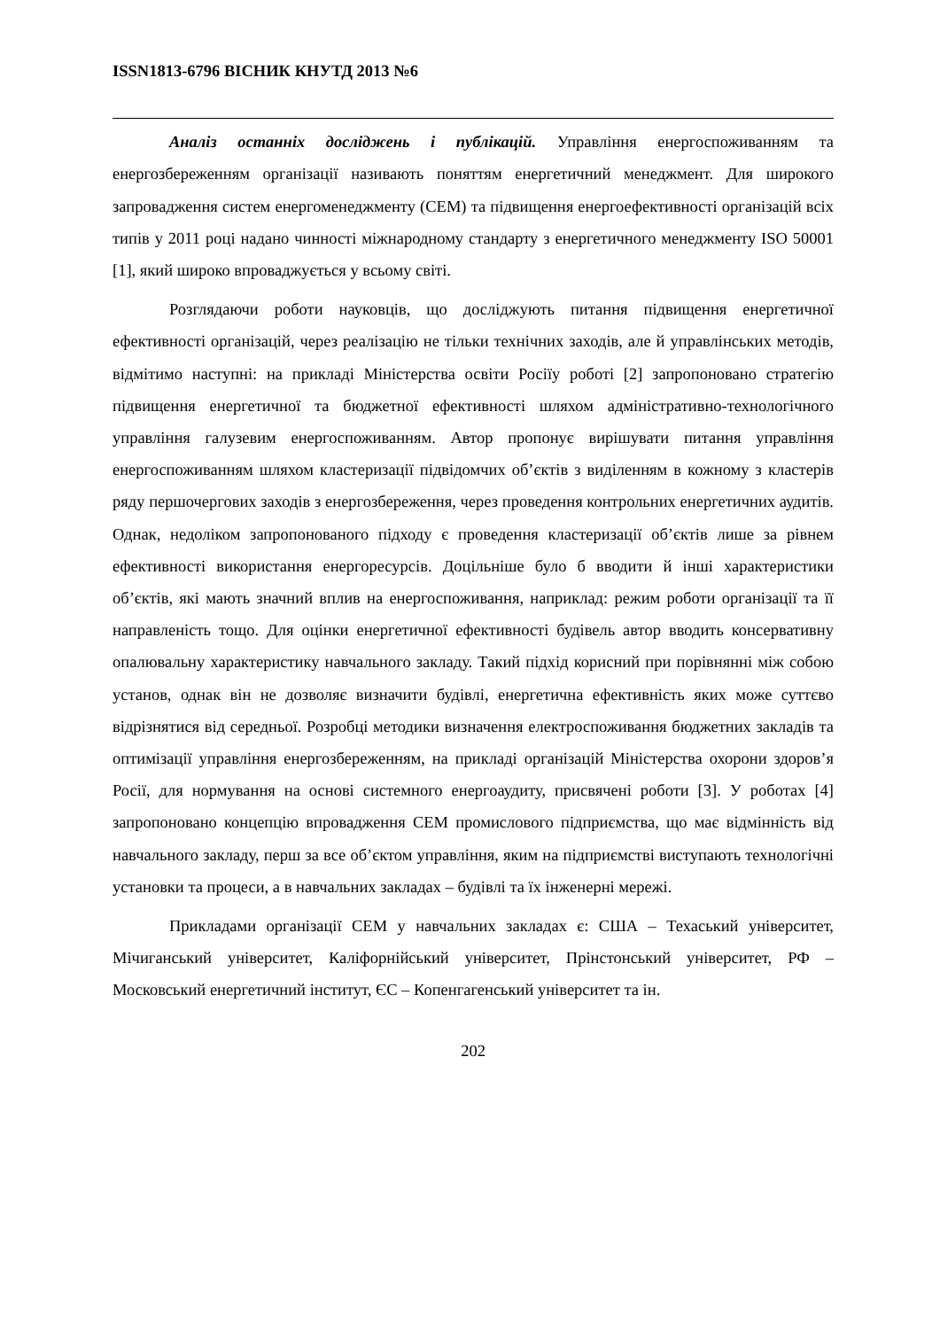ISSN1813-6796 ВІСНИК КНУТД 2013 №6
Аналіз останніх досліджень і публікацій. Управління енергоспоживанням та енергозбереженням організації називають поняттям енергетичний менеджмент. Для широкого запровадження систем енергоменеджменту (СЕМ) та підвищення енергоефективності організацій всіх типів у 2011 році надано чинності міжнародному стандарту з енергетичного менеджменту ISO 50001 [1], який широко впроваджується у всьому світі.
Розглядаючи роботи науковців, що досліджують питання підвищення енергетичної ефективності організацій, через реалізацію не тільки технічних заходів, але й управлінських методів, відмітимо наступні: на прикладі Міністерства освіти Росіїу роботі [2] запропоновано стратегію підвищення енергетичної та бюджетної ефективності шляхом адміністративно-технологічного управління галузевим енергоспоживанням. Автор пропонує вирішувати питання управління енергоспоживанням шляхом кластеризації підвідомчих об’єктів з виділенням в кожному з кластерів ряду першочергових заходів з енергозбереження, через проведення контрольних енергетичних аудитів. Однак, недоліком запропонованого підходу є проведення кластеризації об’єктів лише за рівнем ефективності використання енергоресурсів. Доцільніше було б вводити й інші характеристики об’єктів, які мають значний вплив на енергоспоживання, наприклад: режим роботи організації та її направленість тощо. Для оцінки енергетичної ефективності будівель автор вводить консервативну опалювальну характеристику навчального закладу. Такий підхід корисний при порівнянні між собою установ, однак він не дозволяє визначити будівлі, енергетична ефективність яких може суттєво відрізнятися від середньої. Розробці методики визначення електроспоживання бюджетних закладів та оптимізації управління енергозбереженням, на прикладі організацій Міністерства охорони здоров’я Росії, для нормування на основі системного енергоаудиту, присвячені роботи [3]. У роботах [4] запропоновано концепцію впровадження СЕМ промислового підприємства, що має відмінність від навчального закладу, перш за все об’єктом управління, яким на підприємстві виступають технологічні установки та процеси, а в навчальних закладах – будівлі та їх інженерні мережі.
Прикладами організації СЕМ у навчальних закладах є: США – Техаський університет, Мічиганський університет, Каліфорнійський університет, Прінстонський університет, РФ – Московський енергетичний інститут, ЄС – Копенгагенський університет та ін.
202